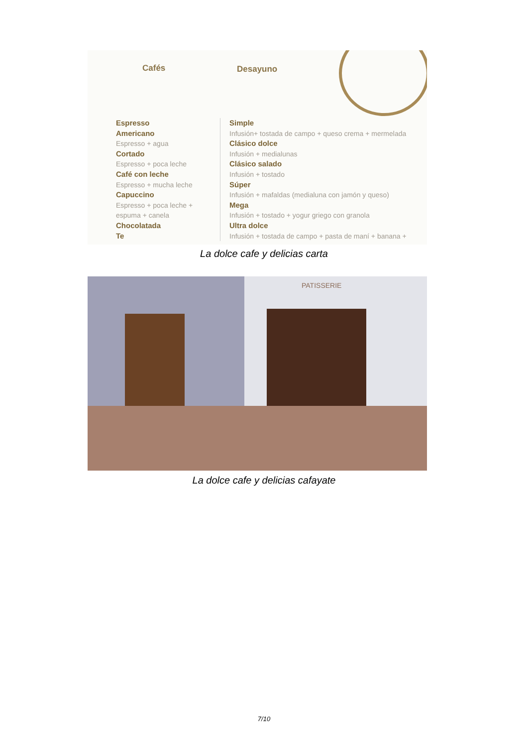Cafés Desayuno
Espresso
Americano
Espresso + agua
Cortado
Espresso + poca leche
Café con leche
Espresso + mucha leche
Capuccino
Espresso + poca leche +
espuma + canela
Chocolatada
Te
Simple
Infusión+ tostada de campo + queso crema + mermelada
Clásico dolce
Infusión + medialunas
Clásico salado
Infusión + tostado
Súper
Infusión + mafaldas (medialuna con jamón y queso)
Mega
Infusión + tostado + yogur griego con granola
Ultra dolce
Infusión + tostada de campo + pasta de maní + banana +
La dolce cafe y delicias carta
PATISSERIE
La dolce cafe y delicias cafayate
7/10